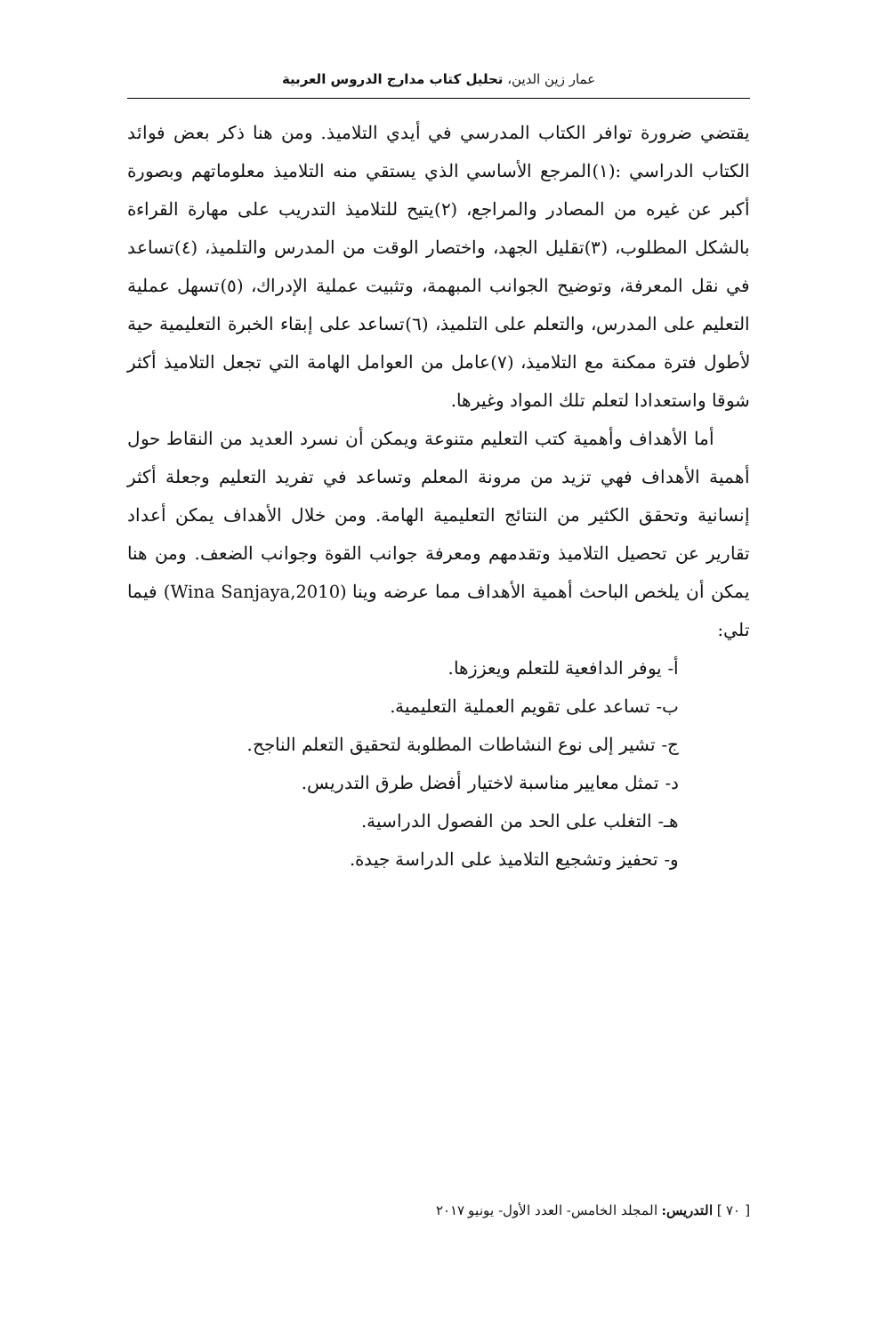عمار زين الدين، تحليل كتاب مدارج الدروس العربية
يقتضي ضرورة توافر الكتاب المدرسي في أيدي التلاميذ. ومن هنا ذكر بعض فوائد الكتاب الدراسي :(١)المرجع الأساسي الذي يستقي منه التلاميذ معلوماتهم وبصورة أكبر عن غيره من المصادر والمراجع، (٢)يتيح للتلاميذ التدريب على مهارة القراءة بالشكل المطلوب، (٣)تقليل الجهد، واختصار الوقت من المدرس والتلميذ، (٤)تساعد في نقل المعرفة، وتوضيح الجوانب المبهمة، وتثبيت عملية الإدراك، (٥)تسهل عملية التعليم على المدرس، والتعلم على التلميذ، (٦)تساعد على إبقاء الخبرة التعليمية حية لأطول فترة ممكنة مع التلاميذ، (٧)عامل من العوامل الهامة التي تجعل التلاميذ أكثر شوقا واستعدادا لتعلم تلك المواد وغيرها.
أما الأهداف وأهمية كتب التعليم متنوعة ويمكن أن نسرد العديد من النقاط حول أهمية الأهداف فهي تزيد من مرونة المعلم وتساعد في تفريد التعليم وجعلة أكثر إنسانية وتحقق الكثير من النتائج التعليمية الهامة. ومن خلال الأهداف يمكن أعداد تقارير عن تحصيل التلاميذ وتقدمهم ومعرفة جوانب القوة وجوانب الضعف. ومن هنا يمكن أن يلخص الباحث أهمية الأهداف مما عرضه وينا (Wina Sanjaya,2010) فيما تلي:
أ- يوفر الدافعية للتعلم ويعززها.
ب- تساعد على تقويم العملية التعليمية.
ج- تشير إلى نوع النشاطات المطلوبة لتحقيق التعلم الناجح.
د- تمثل معايير مناسبة لاختيار أفضل طرق التدريس.
هـ- التغلب على الحد من الفصول الدراسية.
و- تحفيز وتشجيع التلاميذ على الدراسة جيدة.
[ ٧٠ ] التدريس: المجلد الخامس- العدد الأول- يونيو ٢٠١٧